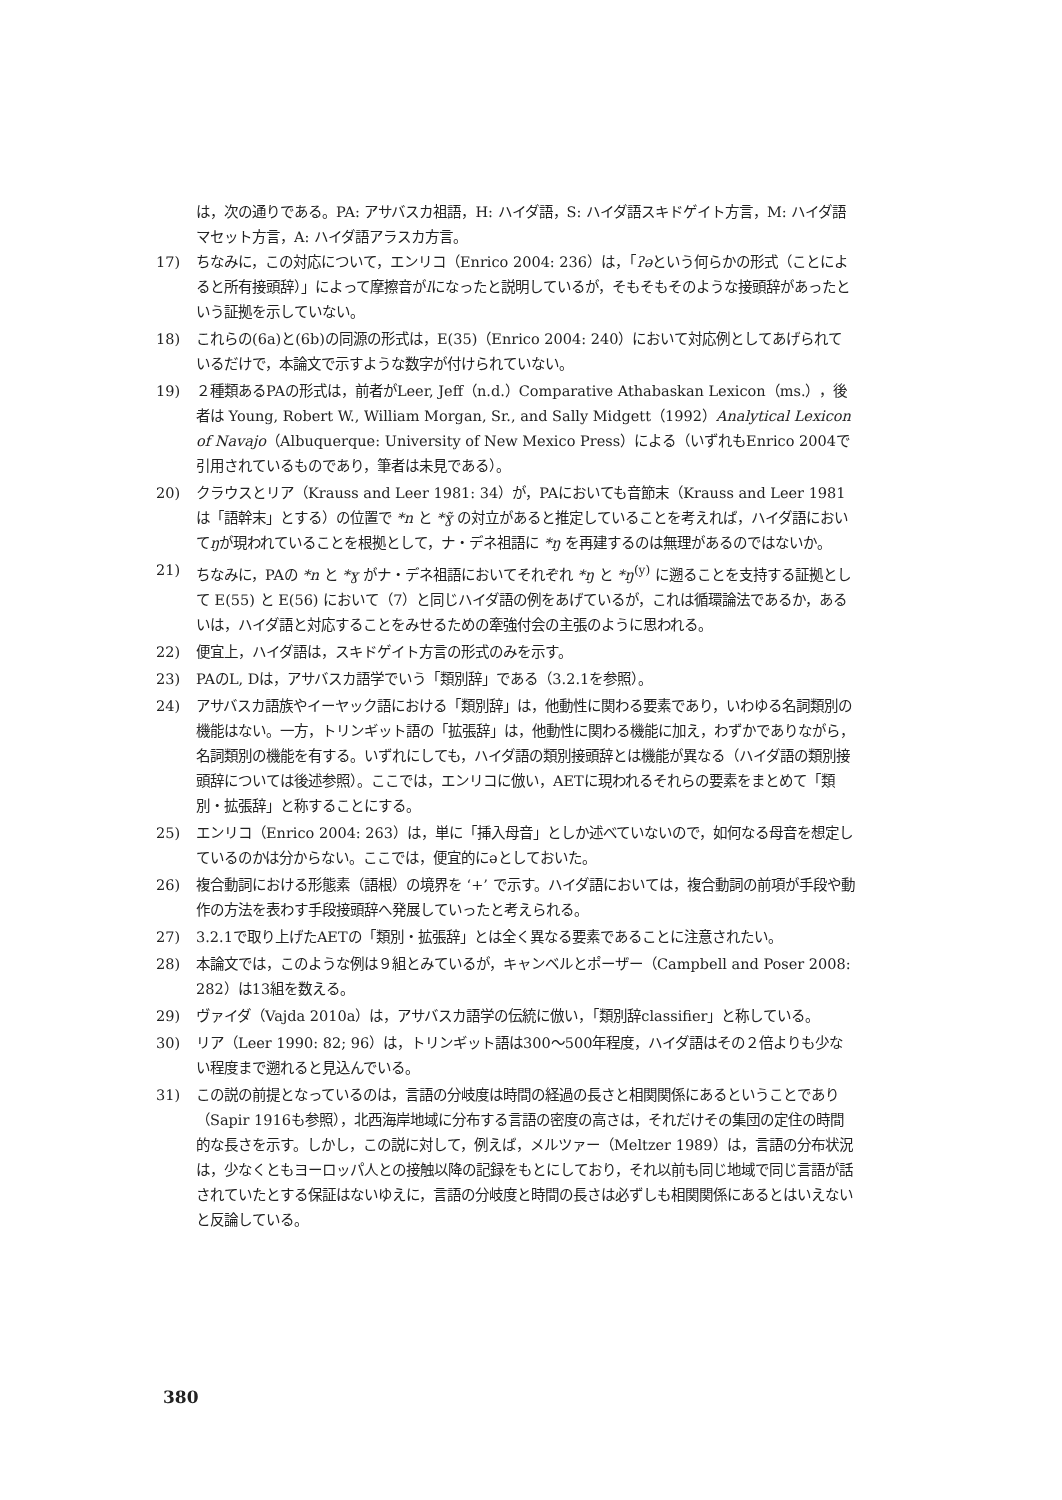は，次の通りである。PA: アサバスカ祖語，H: ハイダ語，S: ハイダ語スキドゲイト方言，M: ハイダ語マセット方言，A: ハイダ語アラスカ方言。
17) ちなみに，この対応について，エンリコ（Enrico 2004: 236）は，「ʔəという何らかの形式（ことによると所有接頭辞）」によって摩擦音がlになったと説明しているが，そもそもそのような接頭辞があったという証拠を示していない。
18) これらの(6a)と(6b)の同源の形式は，E(35)（Enrico 2004: 240）において対応例としてあげられているだけで，本論文で示すような数字が付けられていない。
19) ２種類あるPAの形式は，前者がLeer, Jeff（n.d.）Comparative Athabaskan Lexicon（ms.），後者は Young, Robert W., William Morgan, Sr., and Sally Midgett（1992）Analytical Lexicon of Navajo（Albuquerque: University of New Mexico Press）による（いずれもEnrico 2004で引用されているものであり，筆者は未見である）。
20) クラウスとリア（Krauss and Leer 1981: 34）が，PAにおいても音節末（Krauss and Leer 1981は「語幹末」とする）の位置で *n と *ɣ̃ の対立があると推定していることを考えれば，ハイダ語においてŋが現われていることを根拠として，ナ・デネ祖語に *ŋ を再建するのは無理があるのではないか。
21) ちなみに，PAの *n と *ɣ がナ・デネ祖語においてそれぞれ *ŋ と *ŋ<sup>(y)</sup> に遡ることを支持する証拠として E(55) と E(56) において（7）と同じハイダ語の例をあげているが，これは循環論法であるか，あるいは，ハイダ語と対応することをみせるための牽強付会の主張のように思われる。
22) 便宜上，ハイダ語は，スキドゲイト方言の形式のみを示す。
23) PAのL, Dは，アサバスカ語学でいう「類別辞」である（3.2.1を参照）。
24) アサバスカ語族やイーヤック語における「類別辞」は，他動性に関わる要素であり，いわゆる名詞類別の機能はない。一方，トリンギット語の「拡張辞」は，他動性に関わる機能に加え，わずかでありながら，名詞類別の機能を有する。いずれにしても，ハイダ語の類別接頭辞とは機能が異なる（ハイダ語の類別接頭辞については後述参照）。ここでは，エンリコに倣い，AETに現われるそれらの要素をまとめて「類別・拡張辞」と称することにする。
25) エンリコ（Enrico 2004: 263）は，単に「挿入母音」としか述べていないので，如何なる母音を想定しているのかは分からない。ここでは，便宜的にəとしておいた。
26) 複合動詞における形態素（語根）の境界を ‘+’ で示す。ハイダ語においては，複合動詞の前項が手段や動作の方法を表わす手段接頭辞へ発展していったと考えられる。
27) 3.2.1で取り上げたAETの「類別・拡張辞」とは全く異なる要素であることに注意されたい。
28) 本論文では，このような例は９組とみているが，キャンベルとポーザー（Campbell and Poser 2008: 282）は13組を数える。
29) ヴァイダ（Vajda 2010a）は，アサバスカ語学の伝統に倣い，「類別辞classifier」と称している。
30) リア（Leer 1990: 82; 96）は，トリンギット語は300〜500年程度，ハイダ語はその２倍よりも少ない程度まで遡れると見込んでいる。
31) この説の前提となっているのは，言語の分岐度は時間の経過の長さと相関関係にあるということであり（Sapir 1916も参照），北西海岸地域に分布する言語の密度の高さは，それだけその集団の定住の時間的な長さを示す。しかし，この説に対して，例えば，メルツァー（Meltzer 1989）は，言語の分布状況は，少なくともヨーロッパ人との接触以降の記録をもとにしており，それ以前も同じ地域で同じ言語が話されていたとする保証はないゆえに，言語の分岐度と時間の長さは必ずしも相関関係にあるとはいえないと反論している。
380